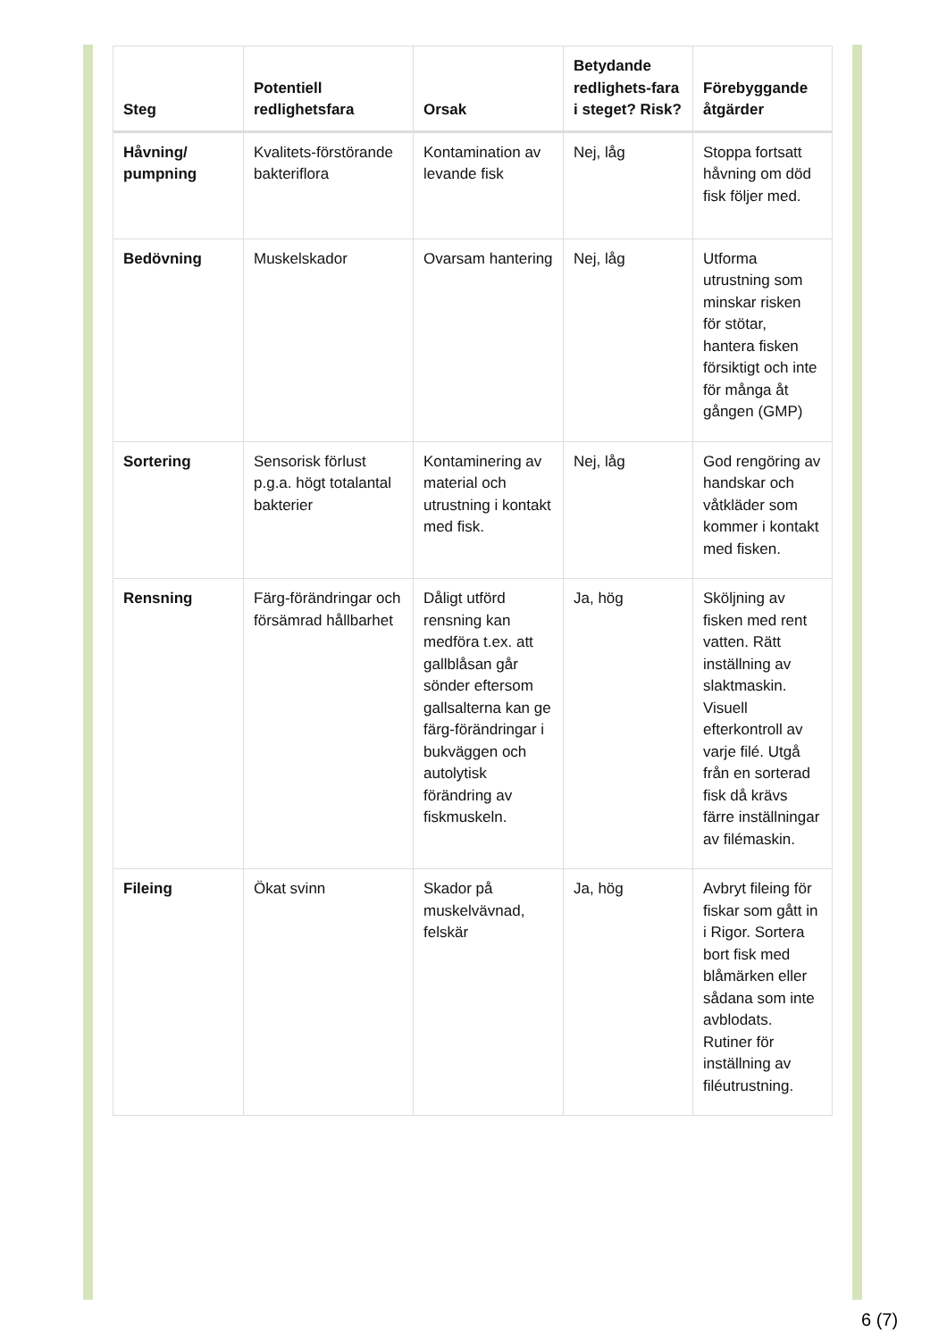| Steg | Potentiell redlighetsfara | Orsak | Betydande redlighets-fara i steget? Risk? | Förebyggande åtgärder |
| --- | --- | --- | --- | --- |
| Håvning/ pumpning | Kvalitets-förstörande bakteriflora | Kontamination av levande fisk | Nej, låg | Stoppa fortsatt håvning om död fisk följer med. |
| Bedövning | Muskelskador | Ovarsam hantering | Nej, låg | Utforma utrustning som minskar risken för stötar, hantera fisken försiktigt och inte för många åt gången (GMP) |
| Sortering | Sensorisk förlust p.g.a. högt totalantal bakterier | Kontaminering av material och utrustning i kontakt med fisk. | Nej, låg | God rengöring av handskar och våtkläder som kommer i kontakt med fisken. |
| Rensning | Färg-förändringar och försämrad hållbarhet | Dåligt utförd rensning kan medföra t.ex. att gallblåsan går sönder eftersom gallsalterna kan ge färg-förändringar i bukväggen och autolytisk förändring av fiskmuskeln. | Ja, hög | Sköljning av fisken med rent vatten. Rätt inställning av slaktmaskin. Visuell efterkontroll av varje filé. Utgå från en sorterad fisk då krävs färre inställningar av filémaskin. |
| Fileing | Ökat svinn | Skador på muskelvävnad, felskär | Ja, hög | Avbryt fileing för fiskar som gått in i Rigor. Sortera bort fisk med blåmärken eller sådana som inte avblodats. Rutiner för inställning av filéutrustning. |
6 (7)